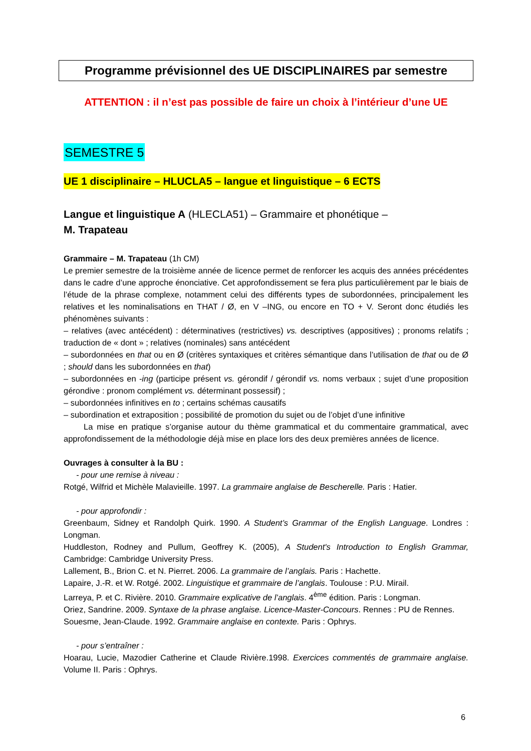Programme prévisionnel des UE DISCIPLINAIRES par semestre
ATTENTION : il n’est pas possible de faire un choix à l’intérieur d’une UE
SEMESTRE 5
UE 1 disciplinaire – HLUCLA5 – langue et linguistique – 6 ECTS
Langue et linguistique A (HLECLA51) – Grammaire et phonétique –
M. Trapateau
Grammaire – M. Trapateau (1h CM)
Le premier semestre de la troisième année de licence permet de renforcer les acquis des années précédentes dans le cadre d’une approche énonciative. Cet approfondissement se fera plus particulièrement par le biais de l’étude de la phrase complexe, notamment celui des différents types de subordonnées, principalement les relatives et les nominalisations en THAT / Ø, en V –ING, ou encore en TO + V. Seront donc étudiés les phénomènes suivants :
– relatives (avec antécédent) : déterminatives (restrictives) vs. descriptives (appositives) ; pronoms relatifs ; traduction de « dont » ; relatives (nominales) sans antécédent
– subordonnées en that ou en Ø (critères syntaxiques et critères sémantique dans l’utilisation de that ou de Ø ; should dans les subordonnées en that)
– subordonnées en -ing (participe présent vs. gérondif / gérondif vs. noms verbaux ; sujet d’une proposition gérondive : pronom complément vs. déterminant possessif) ;
– subordonnées infinitives en to ; certains schémas causatifs
– subordination et extraposition ; possibilité de promotion du sujet ou de l’objet d’une infinitive
La mise en pratique s’organise autour du thème grammatical et du commentaire grammatical, avec approfondissement de la méthodologie déjà mise en place lors des deux premières années de licence.
Ouvrages à consulter à la BU :
- pour une remise à niveau :
Rotgé, Wilfrid et Michèle Malavieille. 1997. La grammaire anglaise de Bescherelle. Paris : Hatier.
- pour approfondir :
Greenbaum, Sidney et Randolph Quirk. 1990. A Student’s Grammar of the English Language. Londres : Longman.
Huddleston, Rodney and Pullum, Geoffrey K. (2005), A Student's Introduction to English Grammar, Cambridge: Cambridge University Press.
Lallement, B., Brion C. et N. Pierret. 2006. La grammaire de l’anglais. Paris : Hachette.
Lapaire, J.-R. et W. Rotgé. 2002. Linguistique et grammaire de l’anglais. Toulouse : P.U. Mirail.
Larreya, P. et C. Rivière. 2010. Grammaire explicative de l’anglais. 4<sup>ème</sup> édition. Paris : Longman.
Oriez, Sandrine. 2009. Syntaxe de la phrase anglaise. Licence-Master-Concours. Rennes : PU de Rennes.
Souesme, Jean-Claude. 1992. Grammaire anglaise en contexte. Paris : Ophrys.
- pour s’entraîner :
Hoarau, Lucie, Mazodier Catherine et Claude Rivière.1998. Exercices commentés de grammaire anglaise. Volume II. Paris : Ophrys.
6